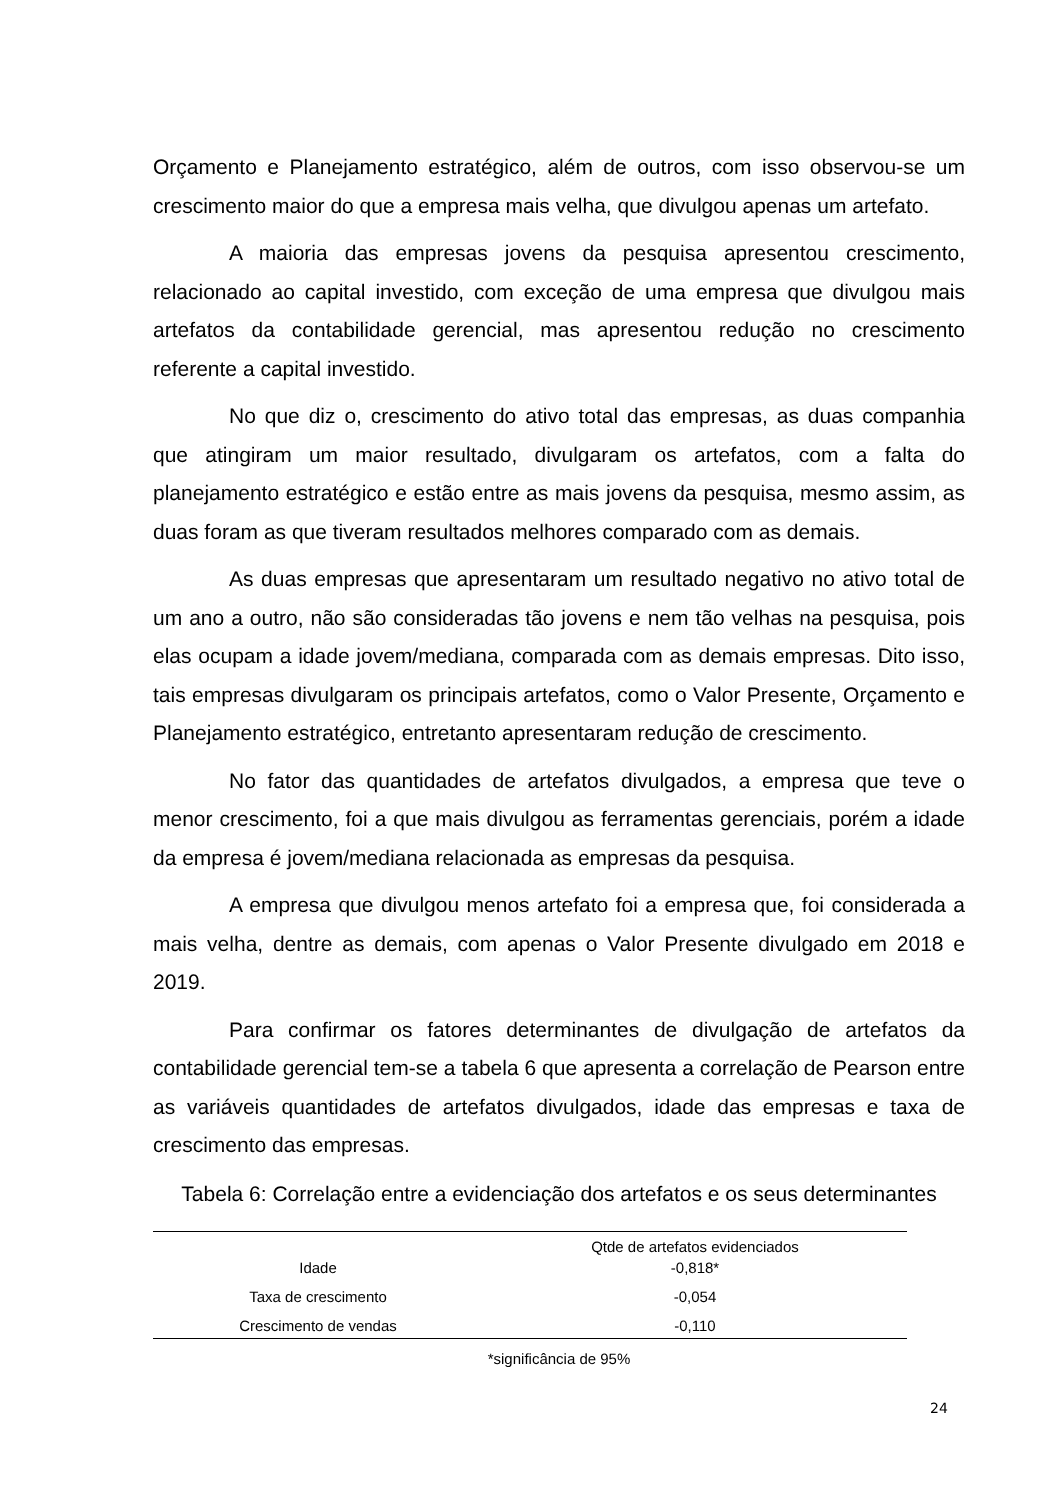Orçamento e Planejamento estratégico, além de outros, com isso observou-se um crescimento maior do que a empresa mais velha, que divulgou apenas um artefato.
A maioria das empresas jovens da pesquisa apresentou crescimento, relacionado ao capital investido, com exceção de uma empresa que divulgou mais artefatos da contabilidade gerencial, mas apresentou redução no crescimento referente a capital investido.
No que diz o, crescimento do ativo total das empresas, as duas companhia que atingiram um maior resultado, divulgaram os artefatos, com a falta do planejamento estratégico e estão entre as mais jovens da pesquisa, mesmo assim, as duas foram as que tiveram resultados melhores comparado com as demais.
As duas empresas que apresentaram um resultado negativo no ativo total de um ano a outro, não são consideradas tão jovens e nem tão velhas na pesquisa, pois elas ocupam a idade jovem/mediana, comparada com as demais empresas. Dito isso, tais empresas divulgaram os principais artefatos, como o Valor Presente, Orçamento e Planejamento estratégico, entretanto apresentaram redução de crescimento.
No fator das quantidades de artefatos divulgados, a empresa que teve o menor crescimento, foi a que mais divulgou as ferramentas gerenciais, porém a idade da empresa é jovem/mediana relacionada as empresas da pesquisa.
A empresa que divulgou menos artefato foi a empresa que, foi considerada a mais velha, dentre as demais, com apenas o Valor Presente divulgado em 2018 e 2019.
Para confirmar os fatores determinantes de divulgação de artefatos da contabilidade gerencial tem-se a tabela 6 que apresenta a correlação de Pearson entre as variáveis quantidades de artefatos divulgados, idade das empresas e taxa de crescimento das empresas.
Tabela 6: Correlação entre a evidenciação dos artefatos e os seus determinantes
| | Qtde de artefatos evidenciados |
| Idade | -0,818* |
| Taxa de crescimento | -0,054 |
| Crescimento de vendas | -0,110 |
*significância de 95%
24